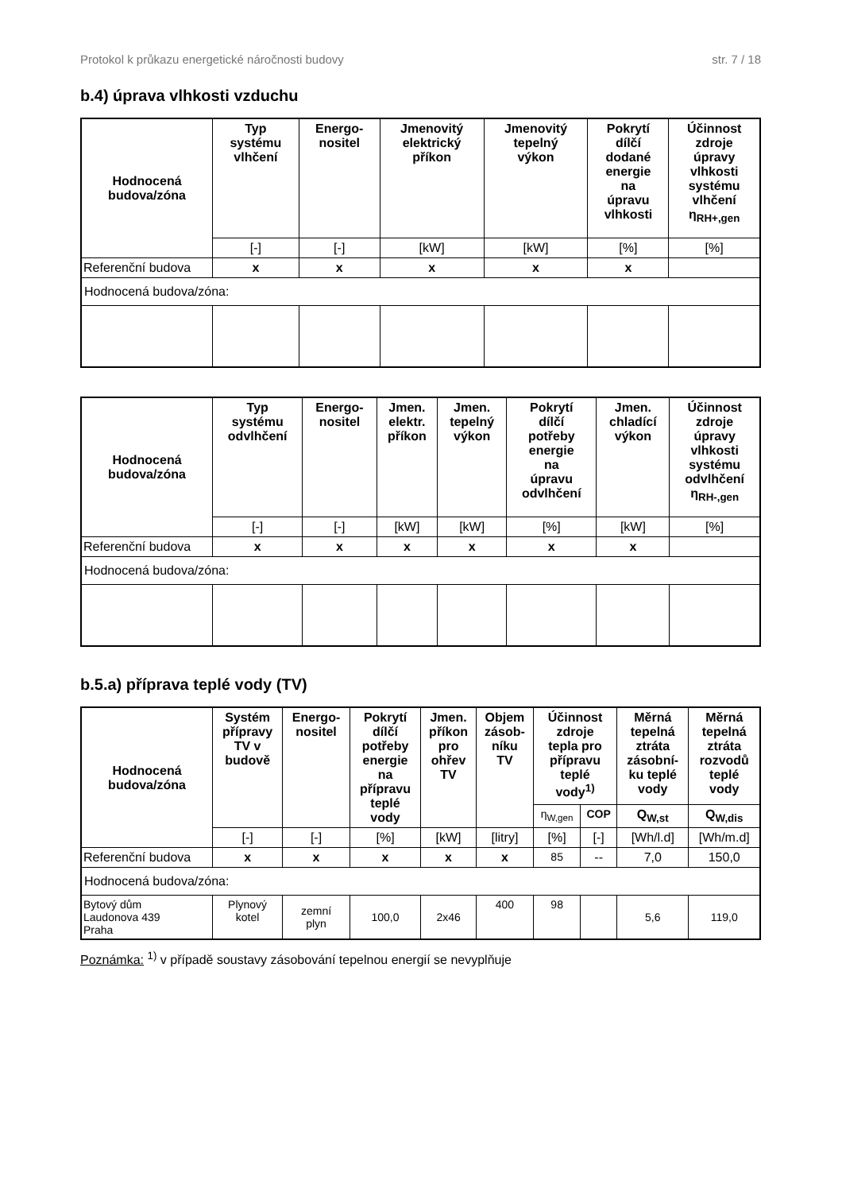Protokol k průkazu energetické náročnosti budovy str. 7 / 18
b.4) úprava vlhkosti vzduchu
| Hodnocená budova/zóna | Typ systému vlhčení | Energo- nositel | Jmenovitý elektrický příkon | Jmenovitý tepelný výkon | Pokrytí dílčí dodané energie na úpravu vlhkosti | Účinnost zdroje úpravy vlhkosti systému vlhčení η<sub>RH+,gen</sub> |
| --- | --- | --- | --- | --- | --- | --- |
| | [-] | [-] | [kW] | [kW] | [%] | [%] |
| Referenční budova | x | x | x | x | x | |
| Hodnocená budova/zóna: | | | | | | |
| Hodnocená budova/zóna | Typ systému odvlhčení | Energo- nositel | Jmen. elektr. příkon | Jmen. tepelný výkon | Pokrytí dílčí potřeby energie na úpravu odvlhčení | Jmen. chladící výkon | Účinnost zdroje úpravy vlhkosti systému odvlhčení η<sub>RH-,gen</sub> |
| --- | --- | --- | --- | --- | --- | --- | --- |
| | [-] | [-] | [kW] | [kW] | [%] | [kW] | [%] |
| Referenční budova | x | x | x | x | x | x | |
| Hodnocená budova/zóna: | | | | | | | |
b.5.a) příprava teplé vody (TV)
| Hodnocená budova/zóna | Systém přípravy TV v budově | Energo- nositel | Pokrytí dílčí potřeby energie na přípravu teplé vody | Jmen. příkon pro ohřev TV | Objem zásob- níku TV | Účinnost zdroje tepla pro přípravu teplé vody<sup>1)</sup> | | Měrná tepelná ztráta zásobní- ku teplé vody | Měrná tepelná ztráta rozvodů teplé vody |
| --- | --- | --- | --- | --- | --- | --- | --- | --- | --- |
| | | | | | | η<sub>W,gen</sub> | COP | Q<sub>W,st</sub> | Q<sub>W,dis</sub> |
| | [-] | [-] | [%] | [kW] | [litry] | [%] | [-] | [Wh/l.d] | [Wh/m.d] |
| Referenční budova | x | x | x | x | x | 85 | -- | 7,0 | 150,0 |
| Hodnocená budova/zóna: | | | | | | | | | |
| Bytový dům Laudonova 439 Praha | Plynový kotel | zemní plyn | 100,0 | 2x46 | 400 | 98 | | 5,6 | 119,0 |
Poznámka: <sup>1)</sup> v případě soustavy zásobování tepelnou energií se nevyplňuje